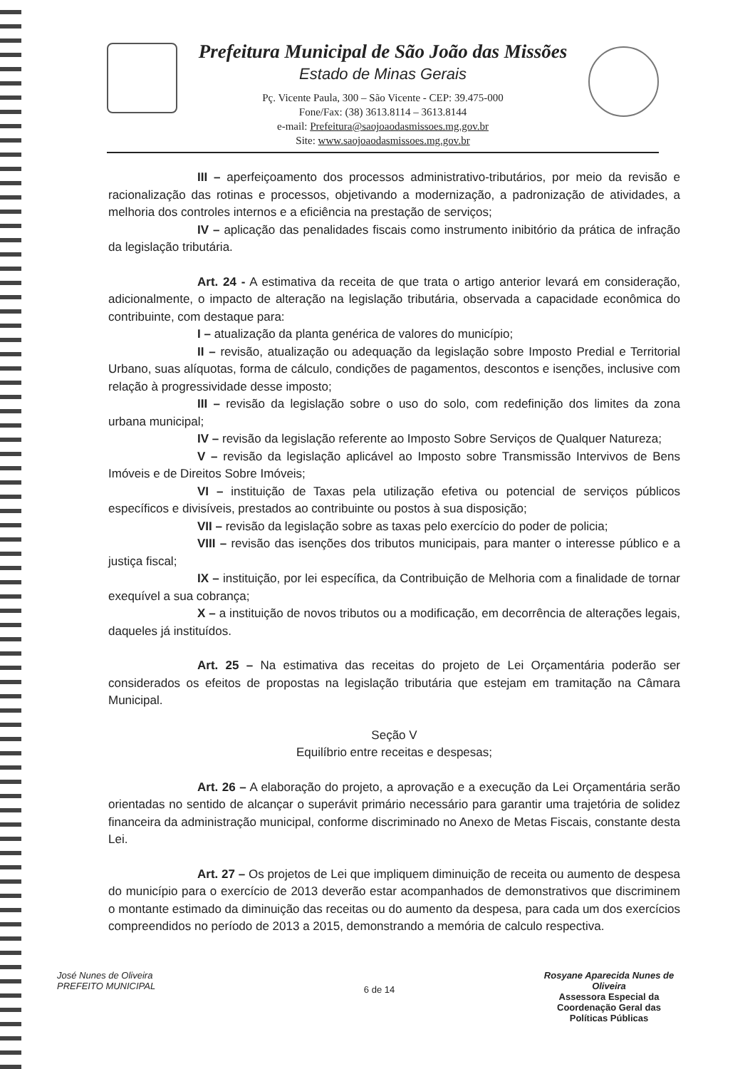Prefeitura Municipal de São João das Missões
Estado de Minas Gerais
Pç. Vicente Paula, 300 – São Vicente - CEP: 39.475-000
Fone/Fax: (38) 3613.8114 – 3613.8144
e-mail: Prefeitura@saojoaodasmissoes.mg.gov.br
Site: www.saojoaodasmissoes.mg.gov.br
III – aperfeiçoamento dos processos administrativo-tributários, por meio da revisão e racionalização das rotinas e processos, objetivando a modernização, a padronização de atividades, a melhoria dos controles internos e a eficiência na prestação de serviços;
IV – aplicação das penalidades fiscais como instrumento inibitório da prática de infração da legislação tributária.
Art. 24 - A estimativa da receita de que trata o artigo anterior levará em consideração, adicionalmente, o impacto de alteração na legislação tributária, observada a capacidade econômica do contribuinte, com destaque para:
I – atualização da planta genérica de valores do município;
II – revisão, atualização ou adequação da legislação sobre Imposto Predial e Territorial Urbano, suas alíquotas, forma de cálculo, condições de pagamentos, descontos e isenções, inclusive com relação à progressividade desse imposto;
III – revisão da legislação sobre o uso do solo, com redefinição dos limites da zona urbana municipal;
IV – revisão da legislação referente ao Imposto Sobre Serviços de Qualquer Natureza;
V – revisão da legislação aplicável ao Imposto sobre Transmissão Intervivos de Bens Imóveis e de Direitos Sobre Imóveis;
VI – instituição de Taxas pela utilização efetiva ou potencial de serviços públicos específicos e divisíveis, prestados ao contribuinte ou postos à sua disposição;
VII – revisão da legislação sobre as taxas pelo exercício do poder de policia;
VIII – revisão das isenções dos tributos municipais, para manter o interesse público e a justiça fiscal;
IX – instituição, por lei específica, da Contribuição de Melhoria com a finalidade de tornar exequível a sua cobrança;
X – a instituição de novos tributos ou a modificação, em decorrência de alterações legais, daqueles já instituídos.
Art. 25 – Na estimativa das receitas do projeto de Lei Orçamentária poderão ser considerados os efeitos de propostas na legislação tributária que estejam em tramitação na Câmara Municipal.
Seção V
Equilíbrio entre receitas e despesas;
Art. 26 – A elaboração do projeto, a aprovação e a execução da Lei Orçamentária serão orientadas no sentido de alcançar o superávit primário necessário para garantir uma trajetória de solidez financeira da administração municipal, conforme discriminado no Anexo de Metas Fiscais, constante desta Lei.
Art. 27 – Os projetos de Lei que impliquem diminuição de receita ou aumento de despesa do município para o exercício de 2013 deverão estar acompanhados de demonstrativos que discriminem o montante estimado da diminuição das receitas ou do aumento da despesa, para cada um dos exercícios compreendidos no período de 2013 a 2015, demonstrando a memória de calculo respectiva.
José Nunes de Oliveira
PREFEITO MUNICIPAL
6 de 14
Rosyane Aparecida Nunes de Oliveira
Assessora Especial da Coordenação Geral das Políticas Públicas